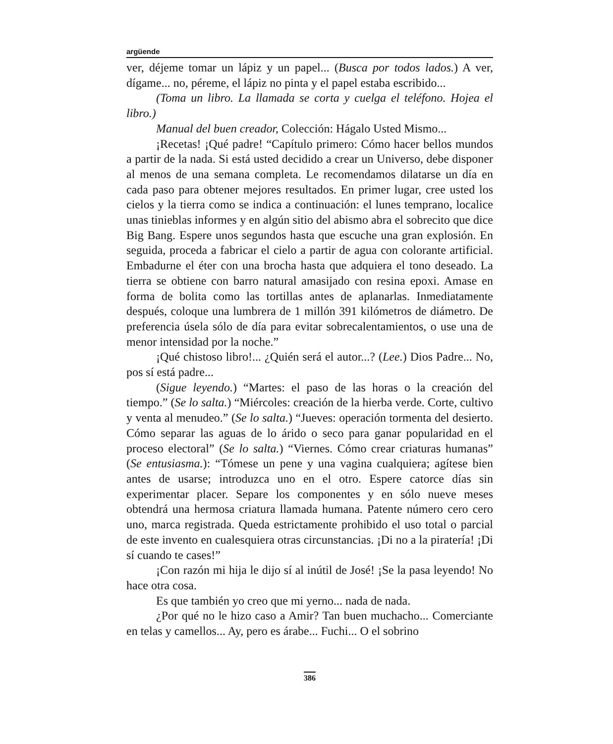argüende
ver, déjeme tomar un lápiz y un papel... (Busca por todos lados.) A ver, dígame... no, péreme, el lápiz no pinta y el papel estaba escribido...
(Toma un libro. La llamada se corta y cuelga el teléfono. Hojea el libro.)
Manual del buen creador, Colección: Hágalo Usted Mismo...
¡Recetas! ¡Qué padre! “Capítulo primero: Cómo hacer bellos mundos a partir de la nada. Si está usted decidido a crear un Universo, debe disponer al menos de una semana completa. Le recomendamos dilatarse un día en cada paso para obtener mejores resultados. En primer lugar, cree usted los cielos y la tierra como se indica a continuación: el lunes temprano, localice unas tinieblas informes y en algún sitio del abismo abra el sobrecito que dice Big Bang. Espere unos segundos hasta que escuche una gran explosión. En seguida, proceda a fabricar el cielo a partir de agua con colorante artificial. Embadurne el éter con una brocha hasta que adquiera el tono deseado. La tierra se obtiene con barro natural amasijado con resina epoxi. Amase en forma de bolita como las tortillas antes de aplanarlas. Inmediatamente después, coloque una lumbrera de 1 millón 391 kilómetros de diámetro. De preferencia úsela sólo de día para evitar sobrecalentamientos, o use una de menor intensidad por la noche.”
¡Qué chistoso libro!... ¿Quién será el autor...? (Lee.) Dios Padre... No, pos sí está padre...
(Sigue leyendo.) “Martes: el paso de las horas o la creación del tiempo.” (Se lo salta.) “Miércoles: creación de la hierba verde. Corte, cultivo y venta al menudeo.” (Se lo salta.) “Jueves: operación tormenta del desierto. Cómo separar las aguas de lo árido o seco para ganar popularidad en el proceso electoral” (Se lo salta.) “Viernes. Cómo crear criaturas humanas” (Se entusiasma.): “Tómese un pene y una vagina cualquiera; agítese bien antes de usarse; introduzca uno en el otro. Espere catorce días sin experimentar placer. Separe los componentes y en sólo nueve meses obtendrá una hermosa criatura llamada humana. Patente número cero cero uno, marca registrada. Queda estrictamente prohibido el uso total o parcial de este invento en cualesquiera otras circunstancias. ¡Di no a la piratería! ¡Di sí cuando te cases!”
¡Con razón mi hija le dijo sí al inútil de José! ¡Se la pasa leyendo! No hace otra cosa.
Es que también yo creo que mi yerno... nada de nada.
¿Por qué no le hizo caso a Amir? Tan buen muchacho... Comerciante en telas y camellos... Ay, pero es árabe... Fuchi... O el sobrino
386